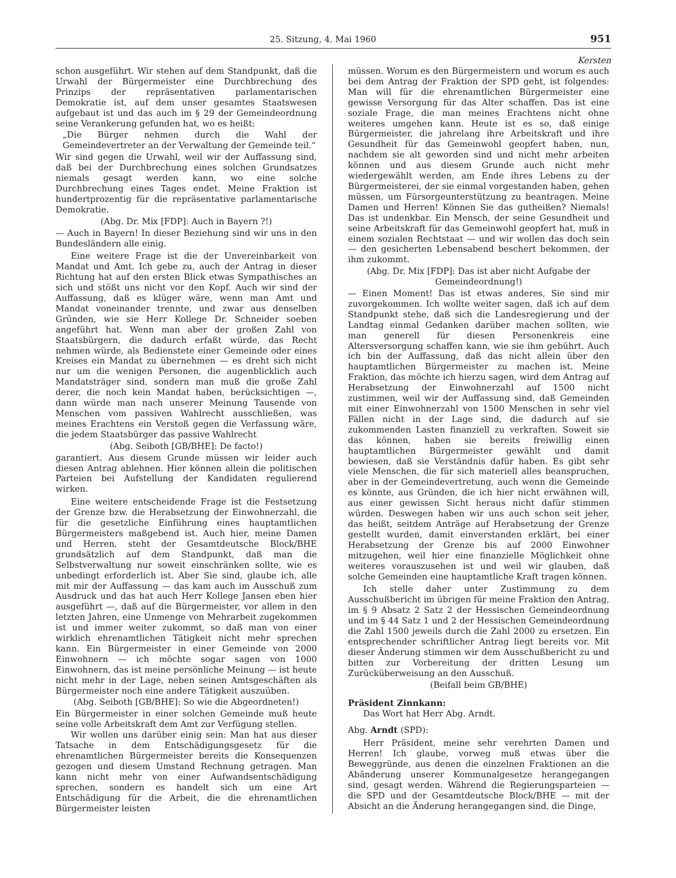25. Sitzung, 4. Mai 1960 951
Kersten
schon ausgeführt. Wir stehen auf dem Standpunkt, daß die Urwahl der Bürgermeister eine Durchbrechung des Prinzips der repräsentativen parlamentarischen Demokratie ist, auf dem unser gesamtes Staatswesen aufgebaut ist und das auch im § 29 der Gemeindeordnung seine Verankerung gefunden hat, wo es heißt:
„Die Bürger nehmen durch die Wahl der Gemeindevertreter an der Verwaltung der Gemeinde teil.“
Wir sind gegen die Urwahl, weil wir der Auffassung sind, daß bei der Durchbrechung eines solchen Grundsatzes niemals gesagt werden kann, wo eine solche Durchbrechung eines Tages endet. Meine Fraktion ist hundertprozentig für die repräsentative parlamentarische Demokratie.
(Abg. Dr. Mix [FDP]: Auch in Bayern ?!)
— Auch in Bayern! In dieser Beziehung sind wir uns in den Bundesländern alle einig.
Eine weitere Frage ist die der Unvereinbarkeit von Mandat und Amt. Ich gebe zu, auch der Antrag in dieser Richtung hat auf den ersten Blick etwas Sympathisches an sich und stößt uns nicht vor den Kopf. Auch wir sind der Auffassung, daß es klüger wäre, wenn man Amt und Mandat voneinander trennte, und zwar aus denselben Gründen, wie sie Herr Kollege Dr. Schneider soeben angeführt hat. Wenn man aber der großen Zahl von Staatsbürgern, die dadurch erfaßt würde, das Recht nehmen würde, als Bedienstete einer Gemeinde oder eines Kreises ein Mandat zu übernehmen — es dreht sich nicht nur um die wenigen Personen, die augenblicklich auch Mandatsträger sind, sondern man muß die große Zahl derer, die noch kein Mandat haben, berücksichtigen —, dann würde man nach unserer Meinung Tausende von Menschen vom passiven Wahlrecht ausschließen, was meines Erachtens ein Verstoß gegen die Verfassung wäre, die jedem Staatsbürger das passive Wahlrecht
(Abg. Seiboth [GB/BHE]: De facto!)
garantiert. Aus diesem Grunde müssen wir leider auch diesen Antrag ablehnen. Hier können allein die politischen Parteien bei Aufstellung der Kandidaten regulierend wirken.
Eine weitere entscheidende Frage ist die Festsetzung der Grenze bzw. die Herabsetzung der Einwohnerzahl, die für die gesetzliche Einführung eines hauptamtlichen Bürgermeisters maßgebend ist. Auch hier, meine Damen und Herren, steht der Gesamtdeutsche Block/BHE grundsätzlich auf dem Standpunkt, daß man die Selbstverwaltung nur soweit einschränken sollte, wie es unbedingt erforderlich ist. Aber Sie sind, glaube ich, alle mit mir der Auffassung — das kam auch im Ausschuß zum Ausdruck und das hat auch Herr Kollege Jansen eben hier ausgeführt —, daß auf die Bürgermeister, vor allem in den letzten Jahren, eine Unmenge von Mehrarbeit zugekommen ist und immer weiter zukommt, so daß man von einer wirklich ehrenamtlichen Tätigkeit nicht mehr sprechen kann. Ein Bürgermeister in einer Gemeinde von 2000 Einwohnern — ich möchte sogar sagen von 1000 Einwohnern, das ist meine persönliche Meinung — ist heute nicht mehr in der Lage, neben seinen Amtsgeschäften als Bürgermeister noch eine andere Tätigkeit auszuüben.
(Abg. Seiboth [GB/BHE]: So wie die Abgeordneten!)
Ein Bürgermeister in einer solchen Gemeinde muß heute seine volle Arbeitskraft dem Amt zur Verfügung stellen.
Wir wollen uns darüber einig sein: Man hat aus dieser Tatsache in dem Entschädigungsgesetz für die ehrenamtlichen Bürgermeister bereits die Konsequenzen gezogen und diesem Umstand Rechnung getragen. Man kann nicht mehr von einer Aufwandsentschädigung sprechen, sondern es handelt sich um eine Art Entschädigung für die Arbeit, die die ehrenamtlichen Bürgermeister leisten
müssen. Worum es den Bürgermeistern und worum es auch bei dem Antrag der Fraktion der SPD geht, ist folgendes: Man will für die ehrenamtlichen Bürgermeister eine gewisse Versorgung für das Alter schaffen. Das ist eine soziale Frage, die man meines Erachtens nicht ohne weiteres umgehen kann. Heute ist es so, daß einige Bürgermeister, die jahrelang ihre Arbeitskraft und ihre Gesundheit für das Gemeinwohl geopfert haben, nun, nachdem sie alt geworden sind und nicht mehr arbeiten können und aus diesem Grunde auch nicht mehr wiedergewählt werden, am Ende ihres Lebens zu der Bürgermeisterei, der sie einmal vorgestanden haben, gehen müssen, um Fürsorgeunterstützung zu beantragen. Meine Damen und Herren! Können Sie das gutheißen? Niemals! Das ist undenkbar. Ein Mensch, der seine Gesundheit und seine Arbeitskraft für das Gemeinwohl geopfert hat, muß in einem sozialen Rechtstaat — und wir wollen das doch sein — den gesicherten Lebensabend beschert bekommen, der ihm zukommt.
(Abg. Dr. Mix [FDP]: Das ist aber nicht Aufgabe der Gemeindeordnung!)
— Einen Moment! Das ist etwas anderes, Sie sind mir zuvorgekommen. Ich wollte weiter sagen, daß ich auf dem Standpunkt stehe, daß sich die Landesregierung und der Landtag einmal Gedanken darüber machen sollten, wie man generell für diesen Personenkreis eine Altersversorgung schaffen kann, wie sie ihm gebührt. Auch ich bin der Auffassung, daß das nicht allein über den hauptamtlichen Bürgermeister zu machen ist. Meine Fraktion, das möchte ich hierzu sagen, wird dem Antrag auf Herabsetzung der Einwohnerzahl auf 1500 nicht zustimmen, weil wir der Auffassung sind, daß Gemeinden mit einer Einwohnerzahl von 1500 Menschen in sehr viel Fällen nicht in der Lage sind, die dadurch auf sie zukommenden Lasten finanziell zu verkraften. Soweit sie das können, haben sie bereits freiwillig einen hauptamtlichen Bürgermeister gewählt und damit bewiesen, daß sie Verständnis dafür haben. Es gibt sehr viele Menschen, die für sich materiell alles beanspruchen, aber in der Gemeindevertretung, auch wenn die Gemeinde es könnte, aus Gründen, die ich hier nicht erwähnen will, aus einer gewissen Sicht heraus nicht dafür stimmen würden. Deswegen haben wir uns auch schon seit jeher, das heißt, seitdem Anträge auf Herabsetzung der Grenze gestellt wurden, damit einverstanden erklärt, bei einer Herabsetzung der Grenze bis auf 2000 Einwohner mitzugehen, weil hier eine finanzielle Möglichkeit ohne weiteres vorauszusehen ist und weil wir glauben, daß solche Gemeinden eine hauptamtliche Kraft tragen können.
Ich stelle daher unter Zustimmung zu dem Ausschußbericht im übrigen für meine Fraktion den Antrag, im § 9 Absatz 2 Satz 2 der Hessischen Gemeindeordnung und im § 44 Satz 1 und 2 der Hessischen Gemeindeordnung die Zahl 1500 jeweils durch die Zahl 2000 zu ersetzen. Ein entsprechender schriftlicher Antrag liegt bereits vor. Mit dieser Änderung stimmen wir dem Ausschußbericht zu und bitten zur Vorbereitung der dritten Lesung um Zurücküberweisung an den Ausschuß.
(Beifall beim GB/BHE)
Präsident Zinnkann:
Das Wort hat Herr Abg. Arndt.
Abg. Arndt (SPD):
Herr Präsident, meine sehr verehrten Damen und Herren! Ich glaube, vorweg muß etwas über die Beweggründe, aus denen die einzelnen Fraktionen an die Abänderung unserer Kommunalgesetze herangegangen sind, gesagt werden. Während die Regierungsparteien — die SPD und der Gesamtdeutsche Block/BHE — mit der Absicht an die Änderung herangegangen sind, die Dinge,